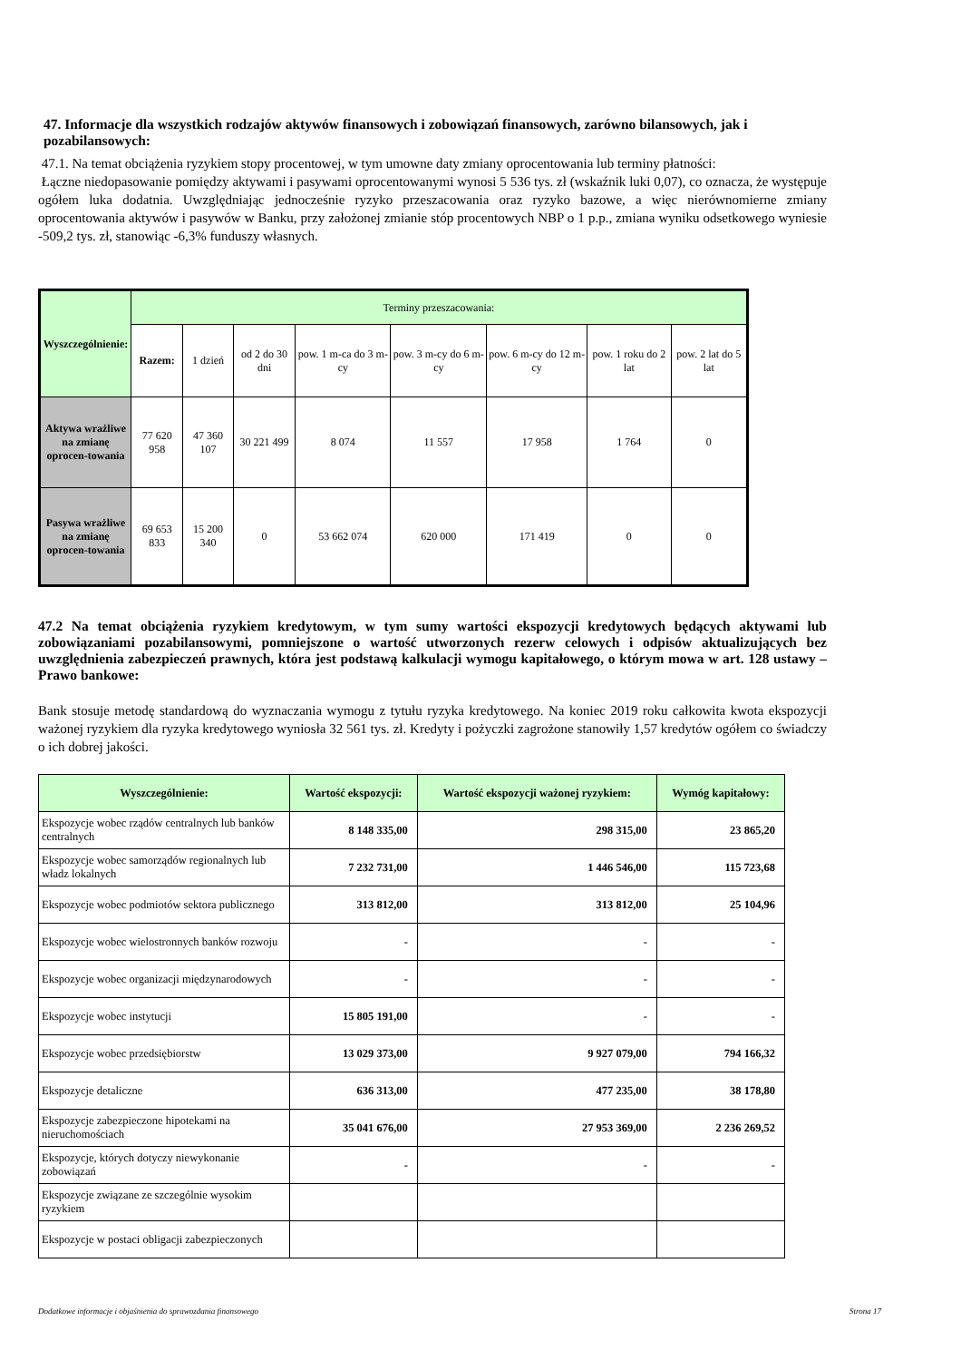47. Informacje dla wszystkich rodzajów aktywów finansowych i zobowiązań finansowych, zarówno bilansowych, jak i pozabilansowych:
47.1. Na temat obciążenia ryzykiem stopy procentowej, w tym umowne daty zmiany oprocentowania lub terminy płatności:
Łączne niedopasowanie pomiędzy aktywami i pasywami oprocentowanymi wynosi 5 536 tys. zł (wskaźnik luki 0,07), co oznacza, że występuje ogółem luka dodatnia. Uwzględniając jednocześnie ryzyko przeszacowania oraz ryzyko bazowe, a więc nierównomierne zmiany oprocentowania aktywów i pasywów w Banku, przy założonej zmianie stóp procentowych NBP o 1 p.p., zmiana wyniku odsetkowego wyniesie -509,2 tys. zł, stanowiąc -6,3% funduszy własnych.
| Wyszczególnienie: | Terminy przeszacowania: | | | | | | | |
| | Razem: | 1 dzień | od 2 do 30 dni | pow. 1 m-ca do 3 m-cy | pow. 3 m-cy do 6 m-cy | pow. 6 m-cy do 12 m-cy | pow. 1 roku do 2 lat | pow. 2 lat do 5 lat |
| Aktywa wrażliwe na zmianę oprocen-towania | 77 620 958 | 47 360 107 | 30 221 499 | 8 074 | 11 557 | 17 958 | 1 764 | 0 |
| Pasywa wrażliwe na zmianę oprocen-towania | 69 653 833 | 15 200 340 | 0 | 53 662 074 | 620 000 | 171 419 | 0 | 0 |
47.2 Na temat obciążenia ryzykiem kredytowym, w tym sumy wartości ekspozycji kredytowych będących aktywami lub zobowiązaniami pozabilansowymi, pomniejszone o wartość utworzonych rezerw celowych i odpisów aktualizujących bez uwzględnienia zabezpieczeń prawnych, która jest podstawą kalkulacji wymogu kapitałowego, o którym mowa w art. 128 ustawy – Prawo bankowe:
Bank stosuje metodę standardową do wyznaczania wymogu z tytułu ryzyka kredytowego. Na koniec 2019 roku całkowita kwota ekspozycji ważonej ryzykiem dla ryzyka kredytowego wyniosła 32 561 tys. zł. Kredyty i pożyczki zagrożone stanowiły 1,57 kredytów ogółem co świadczy o ich dobrej jakości.
| Wyszczególnienie: | Wartość ekspozycji: | Wartość ekspozycji ważonej ryzykiem: | Wymóg kapitałowy: |
| --- | --- | --- | --- |
| Ekspozycje wobec rządów centralnych lub banków centralnych | 8 148 335,00 | 298 315,00 | 23 865,20 |
| Ekspozycje wobec samorządów regionalnych lub władz lokalnych | 7 232 731,00 | 1 446 546,00 | 115 723,68 |
| Ekspozycje wobec podmiotów sektora publicznego | 313 812,00 | 313 812,00 | 25 104,96 |
| Ekspozycje wobec wielostronnych banków rozwoju | - | - | - |
| Ekspozycje wobec organizacji międzynarodowych | - | - | - |
| Ekspozycje wobec instytucji | 15 805 191,00 | - | - |
| Ekspozycje wobec przedsiębiorstw | 13 029 373,00 | 9 927 079,00 | 794 166,32 |
| Ekspozycje detaliczne | 636 313,00 | 477 235,00 | 38 178,80 |
| Ekspozycje zabezpieczone hipotekami na nieruchomościach | 35 041 676,00 | 27 953 369,00 | 2 236 269,52 |
| Ekspozycje, których dotyczy niewykonanie zobowiązań | - | - | - |
| Ekspozycje związane ze szczególnie wysokim ryzykiem | | | |
| Ekspozycje w postaci obligacji zabezpieczonych | | | |
Dodatkowe informacje i objaśnienia do sprawozdania finansowego Strona 17